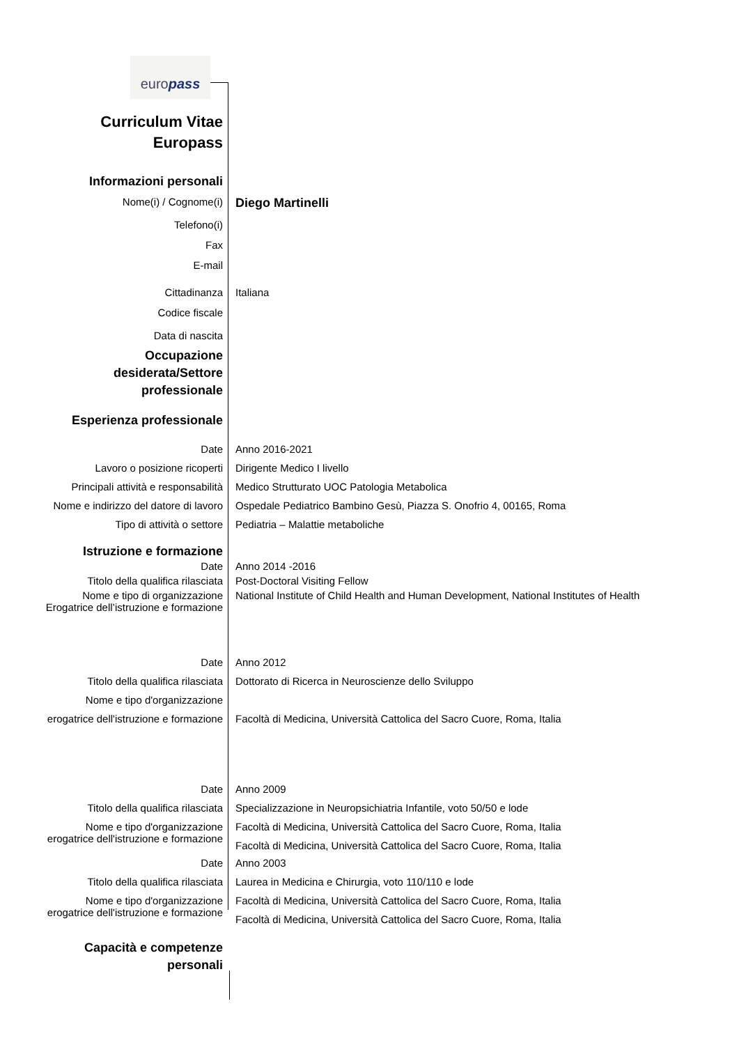europass
Curriculum Vitae
Europass
Informazioni personali
Nome(i) / Cognome(i)
Diego Martinelli
Telefono(i)
Fax
E-mail
Cittadinanza Italiana
Codice fiscale
Data di nascita
Occupazione
desiderata/Settore
professionale
Esperienza professionale
Date Anno 2016-2021
Lavoro o posizione ricoperti Dirigente Medico I livello
Principali attività e responsabilità
Medico Strutturato UOC Patologia Metabolica
Nome e indirizzo del datore di lavoro
Ospedale Pediatrico Bambino Gesù, Piazza S. Onofrio 4, 00165, Roma
Tipo di attività o settore Pediatria – Malattie metaboliche
Istruzione e formazione
Date Anno 2014 -2016
Titolo della qualifica rilasciata Post-Doctoral Visiting Fellow
Nome e tipo di organizzazione
Erogatrice dell’istruzione e formazione
National Institute of Child Health and Human Development, National Institutes of Health
Date Anno 2012
Titolo della qualifica rilasciata Dottorato di Ricerca in Neuroscienze dello Sviluppo
Nome e tipo d'organizzazione
erogatrice dell'istruzione e formazione
Facoltà di Medicina, Università Cattolica del Sacro Cuore, Roma, Italia
Date Anno 2009
Titolo della qualifica rilasciata Specializzazione in Neuropsichiatria Infantile, voto 50/50 e lode
Nome e tipo d'organizzazione
erogatrice dell'istruzione e formazione
Facoltà di Medicina, Università Cattolica del Sacro Cuore, Roma, Italia
Facoltà di Medicina, Università Cattolica del Sacro Cuore, Roma, Italia
Date Anno 2003
Titolo della qualifica rilasciata Laurea in Medicina e Chirurgia, voto 110/110 e lode
Nome e tipo d'organizzazione
erogatrice dell'istruzione e formazione
Facoltà di Medicina, Università Cattolica del Sacro Cuore, Roma, Italia
Facoltà di Medicina, Università Cattolica del Sacro Cuore, Roma, Italia
Capacità e competenze
personali